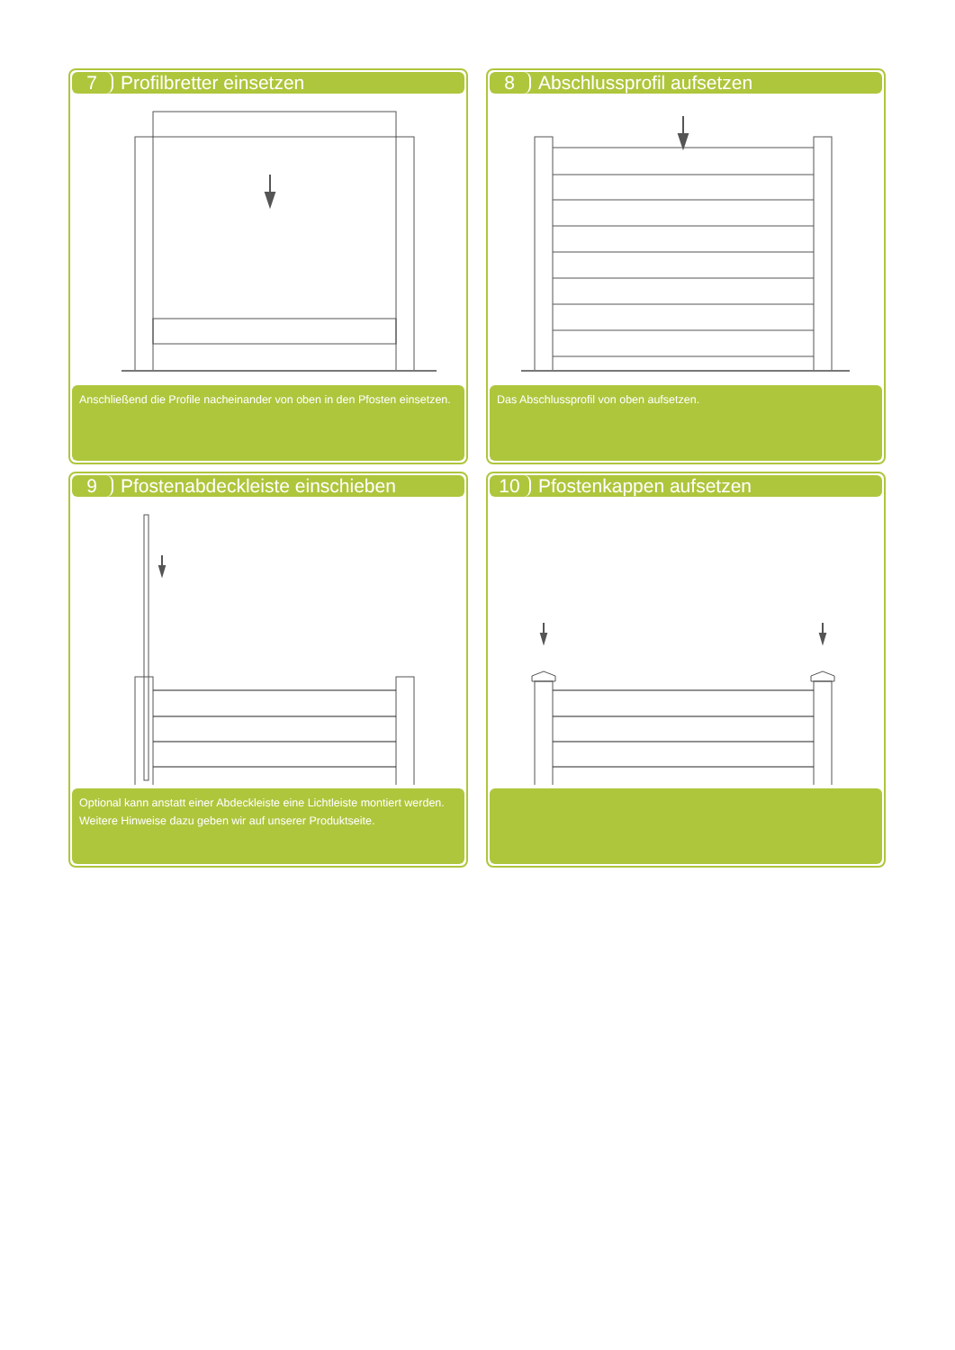7 Profilbretter einsetzen
Anschließend die Profile nacheinander von oben in den Pfosten einsetzen.
8 Abschlussprofil aufsetzen
Das Abschlussprofil von oben aufsetzen.
9 Pfostenabdeckleiste einschieben
Optional kann anstatt einer Abdeckleiste eine Lichtleiste montiert werden. Weitere Hinweise dazu geben wir auf unserer Produktseite.
10 Pfostenkappen aufsetzen